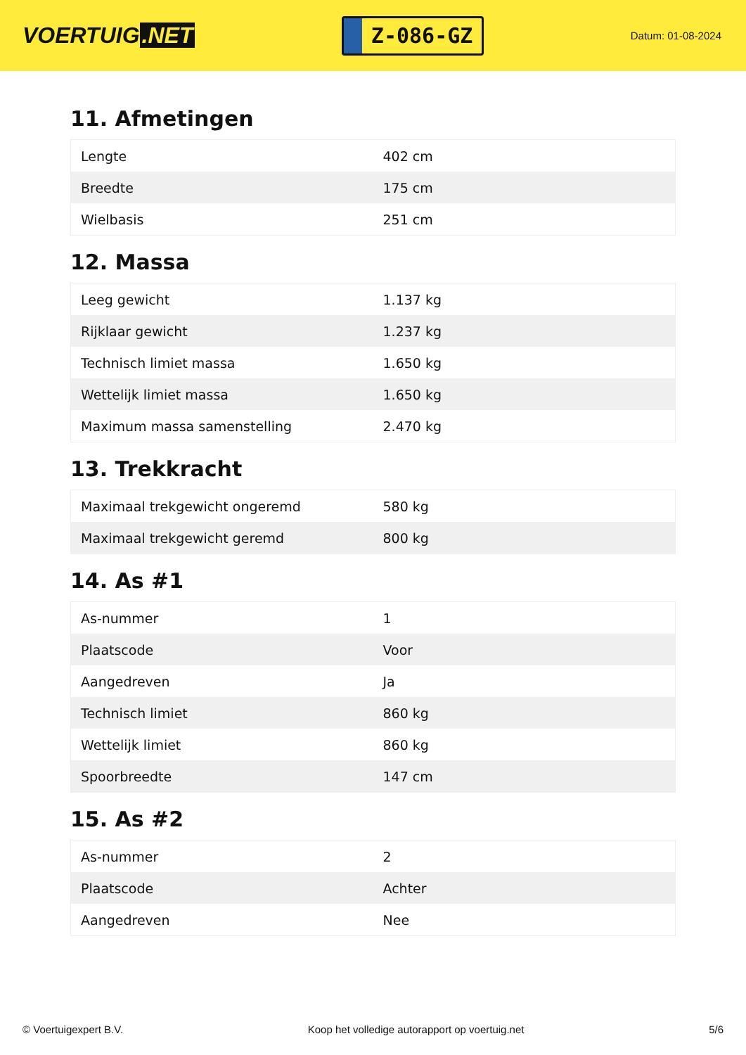VOERTUIG.NET
Z-086-GZ
Datum: 01-08-2024
11. Afmetingen
| Lengte | 402 cm |
| Breedte | 175 cm |
| Wielbasis | 251 cm |
12. Massa
| Leeg gewicht | 1.137 kg |
| Rijklaar gewicht | 1.237 kg |
| Technisch limiet massa | 1.650 kg |
| Wettelijk limiet massa | 1.650 kg |
| Maximum massa samenstelling | 2.470 kg |
13. Trekkracht
| Maximaal trekgewicht ongeremd | 580 kg |
| Maximaal trekgewicht geremd | 800 kg |
14. As #1
| As-nummer | 1 |
| Plaatscode | Voor |
| Aangedreven | Ja |
| Technisch limiet | 860 kg |
| Wettelijk limiet | 860 kg |
| Spoorbreedte | 147 cm |
15. As #2
| As-nummer | 2 |
| Plaatscode | Achter |
| Aangedreven | Nee |
© Voertuigexpert B.V. Koop het volledige autorapport op voertuig.net 5/6